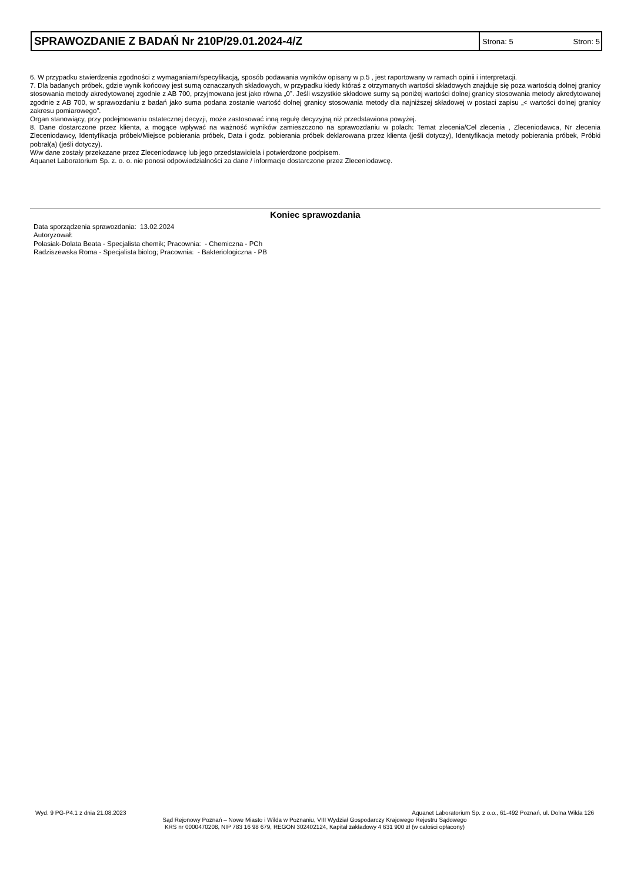SPRAWOZDANIE Z BADAŃ Nr 210P/29.01.2024-4/Z
Strona: 5 Stron: 5
6. W przypadku stwierdzenia zgodności z wymaganiami/specyfikacją, sposób podawania wyników opisany w p.5 , jest raportowany w ramach opinii i interpretacji.
7. Dla badanych próbek, gdzie wynik końcowy jest sumą oznaczanych składowych, w przypadku kiedy któraś z otrzymanych wartości składowych znajduje się poza wartością dolnej granicy stosowania metody akredytowanej zgodnie z AB 700, przyjmowana jest jako równa „0”. Jeśli wszystkie składowe sumy są poniżej wartości dolnej granicy stosowania metody akredytowanej zgodnie z AB 700, w sprawozdaniu z badań jako suma podana zostanie wartość dolnej granicy stosowania metody dla najniższej składowej w postaci zapisu „< wartości dolnej granicy zakresu pomiarowego”.
Organ stanowiący, przy podejmowaniu ostatecznej decyzji, może zastosować inną regułę decyzyjną niż przedstawiona powyżej.
8. Dane dostarczone przez klienta, a mogące wpływać na ważność wyników zamieszczono na sprawozdaniu w polach: Temat zlecenia/Cel zlecenia , Zleceniodawca, Nr zlecenia Zleceniodawcy, Identyfikacja próbek/Miejsce pobierania próbek, Data i godz. pobierania próbek deklarowana przez klienta (jeśli dotyczy), Identyfikacja metody pobierania próbek, Próbki pobrał(a) (jeśli dotyczy).
W/w dane zostały przekazane przez Zleceniodawcę lub jego przedstawiciela i potwierdzone podpisem.
Aquanet Laboratorium Sp. z. o. o. nie ponosi odpowiedzialności za dane / informacje dostarczone przez Zleceniodawcę.
Koniec sprawozdania
Data sporządzenia sprawozdania: 13.02.2024
Autoryzował:
Polasiak-Dolata Beata - Specjalista chemik; Pracownia: - Chemiczna - PCh
Radziszewska Roma - Specjalista biolog; Pracownia: - Bakteriologiczna - PB
Wyd. 9 PG-P4.1 z dnia 21.08.2023 Aquanet Laboratorium Sp. z o.o., 61-492 Poznań, ul. Dolna Wilda 126
Sąd Rejonowy Poznań – Nowe Miasto i Wilda w Poznaniu, VIII Wydział Gospodarczy Krajowego Rejestru Sądowego
KRS nr 0000470208, NIP 783 16 98 679, REGON 302402124, Kapitał zakładowy 4 631 900 zł (w całości opłacony)